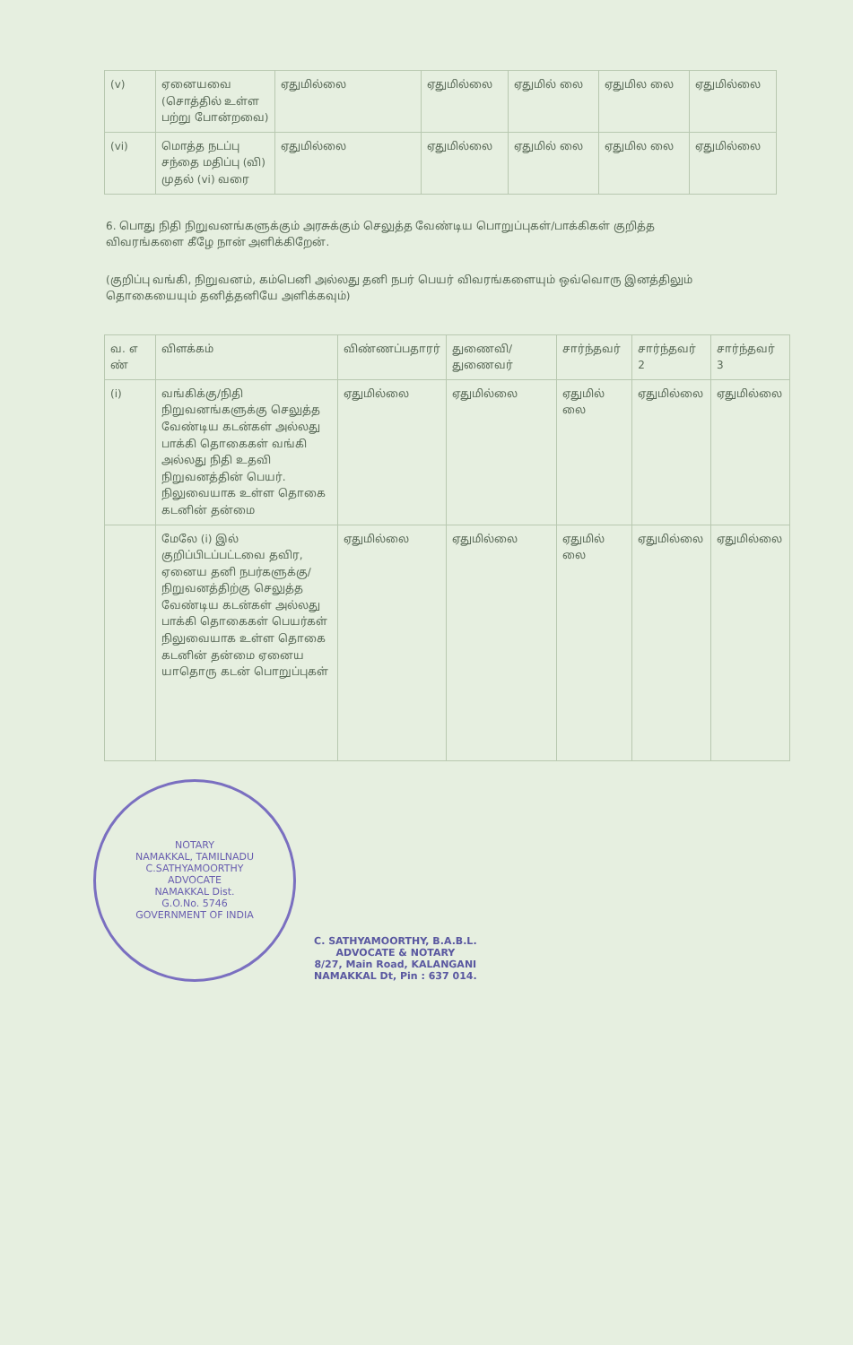| (v) | ஏனையவை (சொத்தில் உள்ள பற்று போன்றவை) | ஏதுமில்லை | ஏதுமில்லை | ஏதுமில் லை | ஏதுமில லை | ஏதுமில்லை |
| (vi) | மொத்த நடப்பு சந்தை மதிப்பு (வி) முதல் (vi) வரை | ஏதுமில்லை | ஏதுமில்லை | ஏதுமில் லை | ஏதுமில லை | ஏதுமில்லை |
6. பொது நிதி நிறுவனங்களுக்கும் அரசுக்கும் செலுத்த வேண்டிய பொறுப்புகள்/பாக்கிகள் குறித்த விவரங்களை கீழே நான் அளிக்கிறேன்.
(குறிப்பு வங்கி, நிறுவனம், கம்பெனி அல்லது தனி நபர் பெயர் விவரங்களையும் ஒவ்வொரு இனத்திலும் தொகையையும் தனித்தனியே அளிக்கவும்)
| வ. எ ண் | விளக்கம் | விண்ணப்பதாரர் | துணைவி/ துணைவர் | சார்ந்தவர் | சார்ந்தவர் 2 | சார்ந்தவர் 3 |
| (i) | வங்கிக்கு/நிதி நிறுவனங்களுக்கு செலுத்த வேண்டிய கடன்கள் அல்லது பாக்கி தொகைகள் வங்கி அல்லது நிதி உதவி நிறுவனத்தின் பெயர். நிலுவையாக உள்ள தொகை கடனின் தன்மை | ஏதுமில்லை | ஏதுமில்லை | ஏதுமில் லை | ஏதுமில்லை | ஏதுமில்லை |
| | மேலே (i) இல் குறிப்பிடப்பட்டவை தவிர, ஏனைய தனி நபர்களுக்கு/ நிறுவனத்திற்கு செலுத்த வேண்டிய கடன்கள் அல்லது பாக்கி தொகைகள் பெயர்கள் நிலுவையாக உள்ள தொகை கடனின் தன்மை ஏனைய யாதொரு கடன் பொறுப்புகள் | ஏதுமில்லை | ஏதுமில்லை | ஏதுமில் லை | ஏதுமில்லை | ஏதுமில்லை |
NOTARY
NAMAKKAL, TAMILNADU
C.SATHYAMOORTHY
ADVOCATE
NAMAKKAL Dist.
G.O.No. 5746
GOVERNMENT OF INDIA
C. SATHYAMOORTHY, B.A.B.L.
ADVOCATE & NOTARY
8/27, Main Road, KALANGANI
NAMAKKAL Dt, Pin : 637 014.